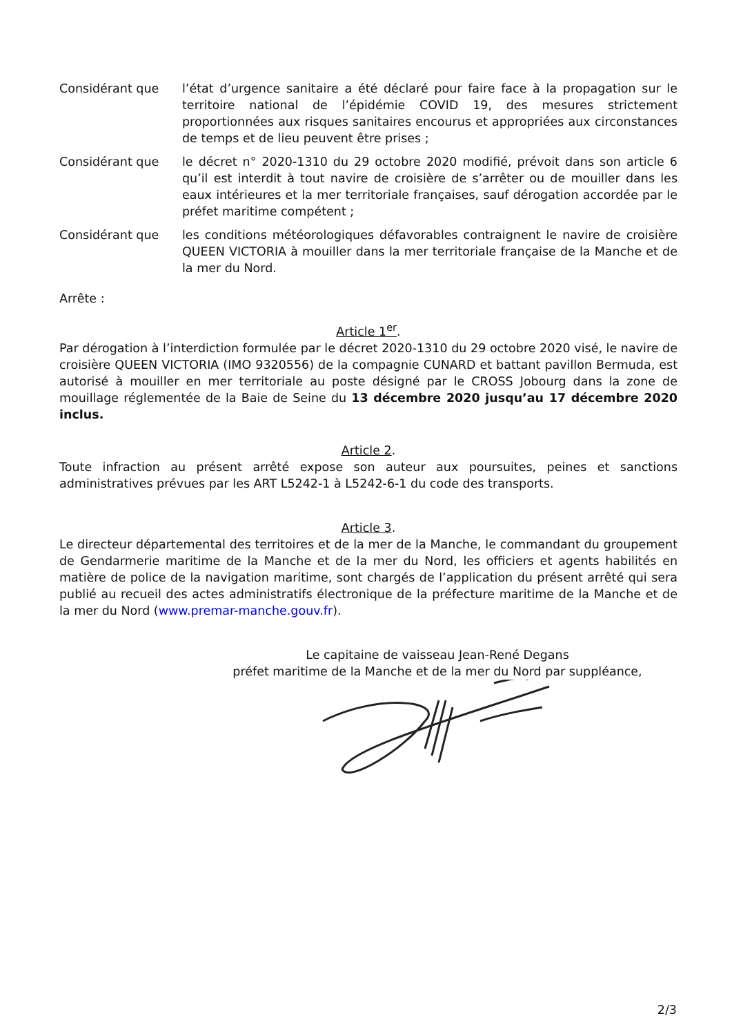Considérant que l’état d’urgence sanitaire a été déclaré pour faire face à la propagation sur le territoire national de l’épidémie COVID 19, des mesures strictement proportionnées aux risques sanitaires encourus et appropriées aux circonstances de temps et de lieu peuvent être prises ;
Considérant que le décret n° 2020-1310 du 29 octobre 2020 modifié, prévoit dans son article 6 qu’il est interdit à tout navire de croisière de s’arrêter ou de mouiller dans les eaux intérieures et la mer territoriale françaises, sauf dérogation accordée par le préfet maritime compétent ;
Considérant que les conditions météorologiques défavorables contraignent le navire de croisière QUEEN VICTORIA à mouiller dans la mer territoriale française de la Manche et de la mer du Nord.
Arrête :
Article 1<sup>er</sup>.
Par dérogation à l’interdiction formulée par le décret 2020-1310 du 29 octobre 2020 visé, le navire de croisière QUEEN VICTORIA (IMO 9320556) de la compagnie CUNARD et battant pavillon Bermuda, est autorisé à mouiller en mer territoriale au poste désigné par le CROSS Jobourg dans la zone de mouillage réglementée de la Baie de Seine du 13 décembre 2020 jusqu’au 17 décembre 2020 inclus.
Article 2.
Toute infraction au présent arrêté expose son auteur aux poursuites, peines et sanctions administratives prévues par les ART L5242-1 à L5242-6-1 du code des transports.
Article 3.
Le directeur départemental des territoires et de la mer de la Manche, le commandant du groupement de Gendarmerie maritime de la Manche et de la mer du Nord, les officiers et agents habilités en matière de police de la navigation maritime, sont chargés de l’application du présent arrêté qui sera publié au recueil des actes administratifs électronique de la préfecture maritime de la Manche et de la mer du Nord (www.premar-manche.gouv.fr).
Le capitaine de vaisseau Jean-René Degans
préfet maritime de la Manche et de la mer du Nord par suppléance,
2/3